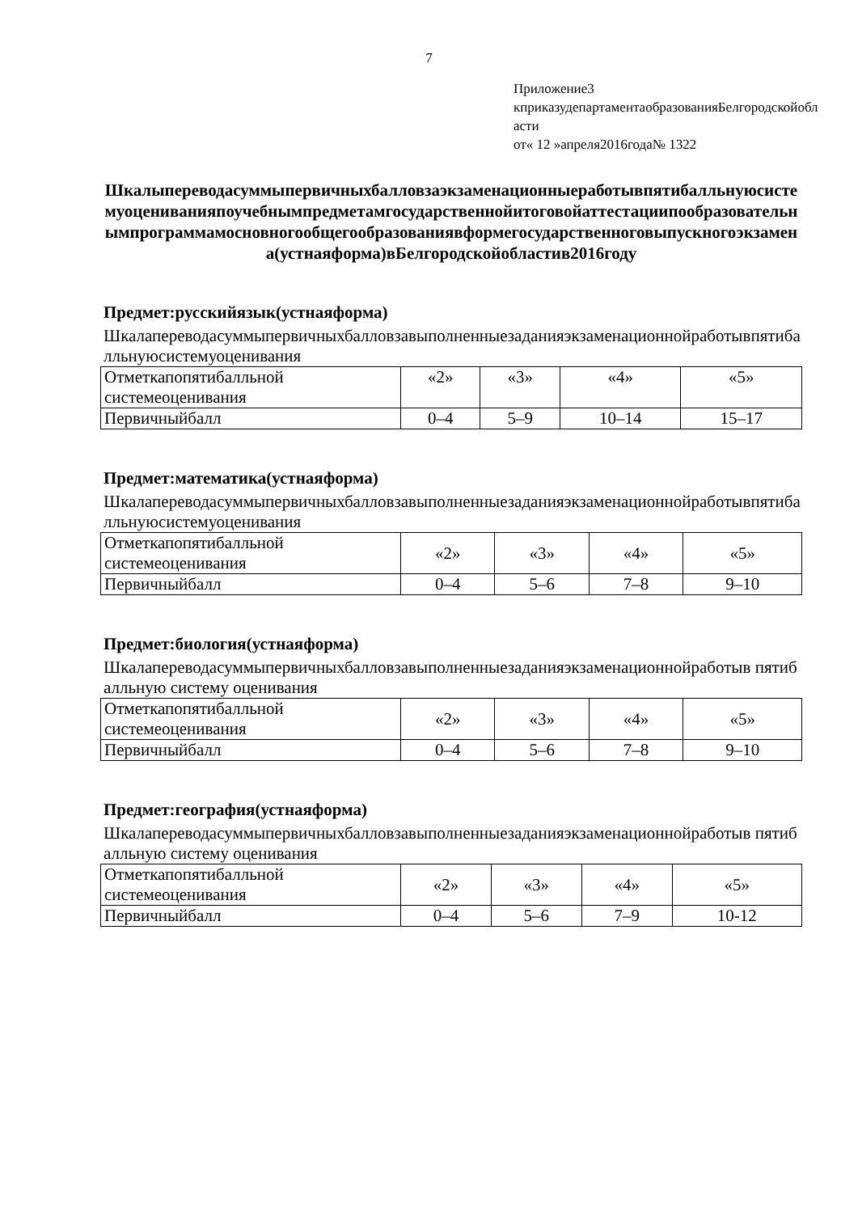7
Приложение3
кприказудепартаментаобразованияБелгородскойобласти
от« 12 »апреля2016года№ 1322
Шкалыпереводасуммыпервичныхбалловзаэкзаменационныеработывпятибалльнуюсистемуоцениванияпоучебнымпредметамгосударственнойитоговойаттестациипообразовательнымпрограммамосновногообщегообразованиявформегосударственноговыпускногоэкзамена(устнаяформа)вБелгородскойобластив2016году
Предмет:русскийязык(устнаяформа)
Шкалапереводасуммыпервичныхбалловзавыполненныезаданияэкзаменационнойработывпятибалльнуюсистемуоценивания
| Отметкапопятибалльной системеоценивания | «2» | «3» | «4» | «5» |
| Первичныйбалл | 0–4 | 5–9 | 10–14 | 15–17 |
Предмет:математика(устнаяформа)
Шкалапереводасуммыпервичныхбалловзавыполненныезаданияэкзаменационнойработывпятибалльнуюсистемуоценивания
| Отметкапопятибалльной системеоценивания | «2» | «3» | «4» | «5» |
| Первичныйбалл | 0–4 | 5–6 | 7–8 | 9–10 |
Предмет:биология(устнаяформа)
Шкалапереводасуммыпервичныхбалловзавыполненныезаданияэкзаменационнойработыв пятибалльную систему оценивания
| Отметкапопятибалльной системеоценивания | «2» | «3» | «4» | «5» |
| Первичныйбалл | 0–4 | 5–6 | 7–8 | 9–10 |
Предмет:география(устнаяформа)
Шкалапереводасуммыпервичныхбалловзавыполненныезаданияэкзаменационнойработыв пятибалльную систему оценивания
| Отметкапопятибалльной системеоценивания | «2» | «3» | «4» | «5» |
| Первичныйбалл | 0–4 | 5–6 | 7–9 | 10-12 |